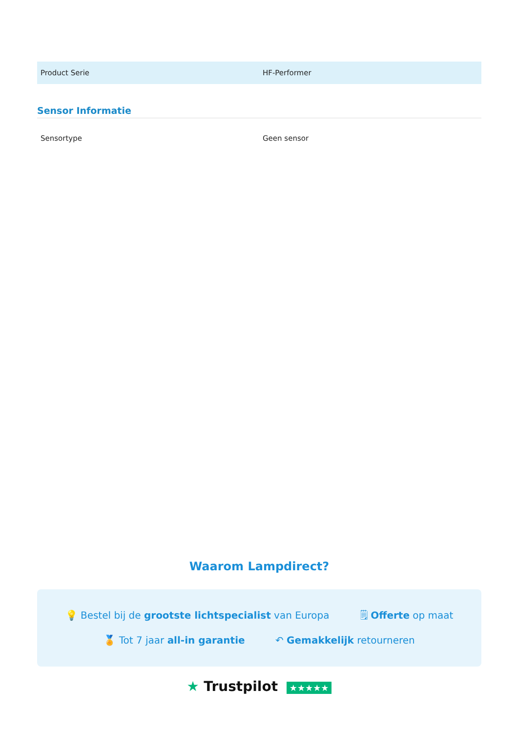| Product Serie | HF-Performer |
Sensor Informatie
| Sensortype | Geen sensor |
Waarom Lampdirect?
💡 Bestel bij de grootste lichtspecialist van Europa 🗒 Offerte op maat
🏅 Tot 7 jaar all-in garantie ↶ Gemakkelijk retourneren
★ Trustpilot ★★★★★